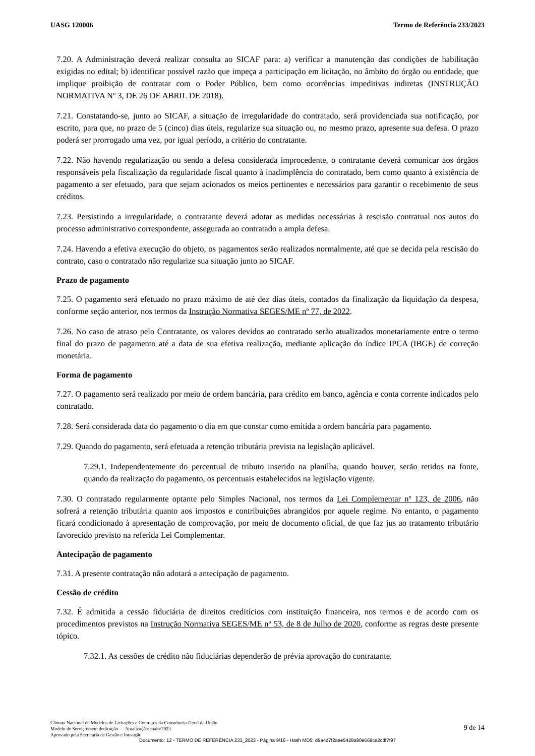UASG 120006 Termo de Referência 233/2023
7.20. A Administração deverá realizar consulta ao SICAF para: a) verificar a manutenção das condições de habilitação exigidas no edital; b) identificar possível razão que impeça a participação em licitação, no âmbito do órgão ou entidade, que implique proibição de contratar com o Poder Público, bem como ocorrências impeditivas indiretas (INSTRUÇÃO NORMATIVA Nº 3, DE 26 DE ABRIL DE 2018).
7.21. Constatando-se, junto ao SICAF, a situação de irregularidade do contratado, será providenciada sua notificação, por escrito, para que, no prazo de 5 (cinco) dias úteis, regularize sua situação ou, no mesmo prazo, apresente sua defesa. O prazo poderá ser prorrogado uma vez, por igual período, a critério do contratante.
7.22. Não havendo regularização ou sendo a defesa considerada improcedente, o contratante deverá comunicar aos órgãos responsáveis pela fiscalização da regularidade fiscal quanto à inadimplência do contratado, bem como quanto à existência de pagamento a ser efetuado, para que sejam acionados os meios pertinentes e necessários para garantir o recebimento de seus créditos.
7.23. Persistindo a irregularidade, o contratante deverá adotar as medidas necessárias à rescisão contratual nos autos do processo administrativo correspondente, assegurada ao contratado a ampla defesa.
7.24. Havendo a efetiva execução do objeto, os pagamentos serão realizados normalmente, até que se decida pela rescisão do contrato, caso o contratado não regularize sua situação junto ao SICAF.
Prazo de pagamento
7.25. O pagamento será efetuado no prazo máximo de até dez dias úteis, contados da finalização da liquidação da despesa, conforme seção anterior, nos termos da Instrução Normativa SEGES/ME nº 77, de 2022.
7.26. No caso de atraso pelo Contratante, os valores devidos ao contratado serão atualizados monetariamente entre o termo final do prazo de pagamento até a data de sua efetiva realização, mediante aplicação do índice IPCA (IBGE) de correção monetária.
Forma de pagamento
7.27. O pagamento será realizado por meio de ordem bancária, para crédito em banco, agência e conta corrente indicados pelo contratado.
7.28. Será considerada data do pagamento o dia em que constar como emitida a ordem bancária para pagamento.
7.29. Quando do pagamento, será efetuada a retenção tributária prevista na legislação aplicável.
7.29.1. Independentemente do percentual de tributo inserido na planilha, quando houver, serão retidos na fonte, quando da realização do pagamento, os percentuais estabelecidos na legislação vigente.
7.30. O contratado regularmente optante pelo Simples Nacional, nos termos da Lei Complementar nº 123, de 2006, não sofrerá a retenção tributária quanto aos impostos e contribuições abrangidos por aquele regime. No entanto, o pagamento ficará condicionado à apresentação de comprovação, por meio de documento oficial, de que faz jus ao tratamento tributário favorecido previsto na referida Lei Complementar.
Antecipação de pagamento
7.31. A presente contratação não adotará a antecipação de pagamento.
Cessão de crédito
7.32. É admitida a cessão fiduciária de direitos creditícios com instituição financeira, nos termos e de acordo com os procedimentos previstos na Instrução Normativa SEGES/ME nº 53, de 8 de Julho de 2020, conforme as regras deste presente tópico.
7.32.1. As cessões de crédito não fiduciárias dependerão de prévia aprovação do contratante.
Câmara Nacional de Modelos de Licitações e Contratos da Consultoria-Geral da União
Modelo de Serviços sem dedicação — Atualização: maio/2023
Aprovado pela Secretaria de Gestão e Inovação
9 de 14
Documento: 12 - TERMO DE REFERÊNCIA 233_2023 - Página 9/16 - Hash MD5: d9a4d7f2aae5428a90e669ca2cdf7f97